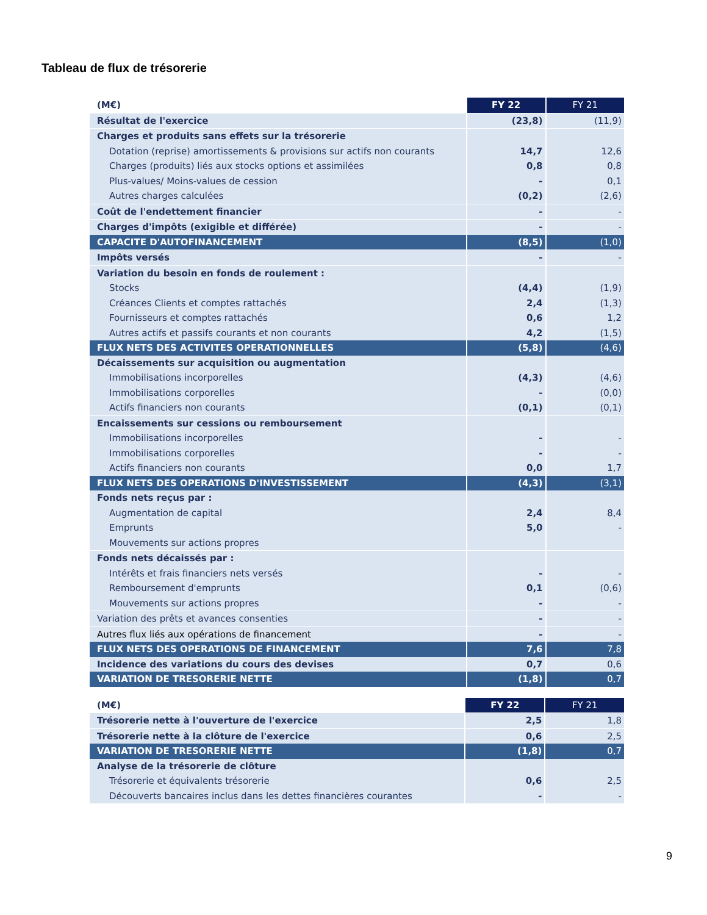Tableau de flux de trésorerie
| (M€) | FY 22 | FY 21 |
| Résultat de l'exercice | (23,8) | (11,9) |
| Charges et produits sans effets sur la trésorerie | | |
| Dotation (reprise) amortissements & provisions sur actifs non courants | 14,7 | 12,6 |
| Charges (produits) liés aux stocks options et assimilées | 0,8 | 0,8 |
| Plus-values/ Moins-values de cession | - | 0,1 |
| Autres charges calculées | (0,2) | (2,6) |
| Coût de l'endettement financier | - | - |
| Charges d'impôts (exigible et différée) | - | - |
| CAPACITE D'AUTOFINANCEMENT | (8,5) | (1,0) |
| Impôts versés | - | - |
| Variation du besoin en fonds de roulement : | | |
| Stocks | (4,4) | (1,9) |
| Créances Clients et comptes rattachés | 2,4 | (1,3) |
| Fournisseurs et comptes rattachés | 0,6 | 1,2 |
| Autres actifs et passifs courants et non courants | 4,2 | (1,5) |
| FLUX NETS DES ACTIVITES OPERATIONNELLES | (5,8) | (4,6) |
| Décaissements sur acquisition ou augmentation | | |
| Immobilisations incorporelles | (4,3) | (4,6) |
| Immobilisations corporelles | - | (0,0) |
| Actifs financiers non courants | (0,1) | (0,1) |
| Encaissements sur cessions ou remboursement | | |
| Immobilisations incorporelles | - | - |
| Immobilisations corporelles | - | - |
| Actifs financiers non courants | 0,0 | 1,7 |
| FLUX NETS DES OPERATIONS D'INVESTISSEMENT | (4,3) | (3,1) |
| Fonds nets reçus par : | | |
| Augmentation de capital | 2,4 | 8,4 |
| Emprunts | 5,0 | - |
| Mouvements sur actions propres | | |
| Fonds nets décaissés par : | | |
| Intérêts et frais financiers nets versés | - | - |
| Remboursement d'emprunts | 0,1 | (0,6) |
| Mouvements sur actions propres | - | - |
| Variation des prêts et avances consenties | - | - |
| Autres flux liés aux opérations de financement | - | - |
| FLUX NETS DES OPERATIONS DE FINANCEMENT | 7,6 | 7,8 |
| Incidence des variations du cours des devises | 0,7 | 0,6 |
| VARIATION DE TRESORERIE NETTE | (1,8) | 0,7 |
| (M€) | FY 22 | FY 21 |
| Trésorerie nette à l'ouverture de l'exercice | 2,5 | 1,8 |
| Trésorerie nette à la clôture de l'exercice | 0,6 | 2,5 |
| VARIATION DE TRESORERIE NETTE | (1,8) | 0,7 |
| Analyse de la trésorerie de clôture | | |
| Trésorerie et équivalents trésorerie | 0,6 | 2,5 |
| Découverts bancaires inclus dans les dettes financières courantes | - | - |
9